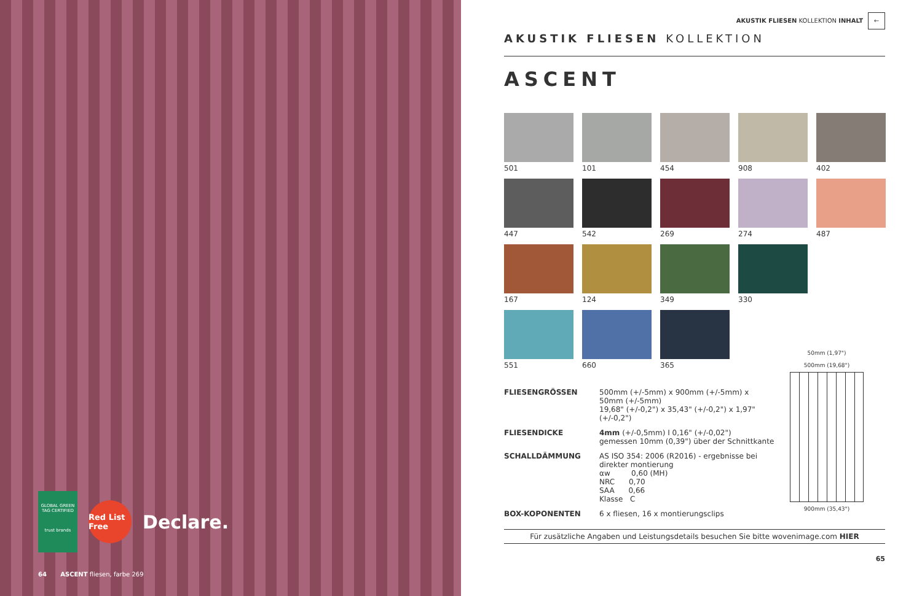GLOBAL GREEN TAG CERTIFIED
trust brands
Red List Free
Declare.
64 ASCENT fliesen, farbe 269
AKUSTIK FLIESEN KOLLEKTION INHALT ←
AKUSTIK FLIESEN KOLLEKTION
ASCENT
501
101
454
908
402
447
542
269
274
487
167
124
349
330
551
660
365
| FLIESENGRÖSSEN | 500mm (+/-5mm) x 900mm (+/-5mm) x 50mm (+/-5mm) 19,68" (+/-0,2") x 35,43" (+/-0,2") x 1,97" (+/-0,2") |
| FLIESENDICKE | 4mm (+/-0,5mm) I 0,16" (+/-0,02") gemessen 10mm (0,39") über der Schnittkante |
| SCHALLDÄMMUNG | AS ISO 354: 2006 (R2016) - ergebnisse bei direkter montierung αw 0,60 (MH) NRC 0,70 SAA 0,66 Klasse C |
| BOX-KOPONENTEN | 6 x fliesen, 16 x montierungsclips |
50mm (1,97")
500mm (19,68")
900mm (35,43")
Für zusätzliche Angaben und Leistungsdetails besuchen Sie bitte wovenimage.com HIER
65